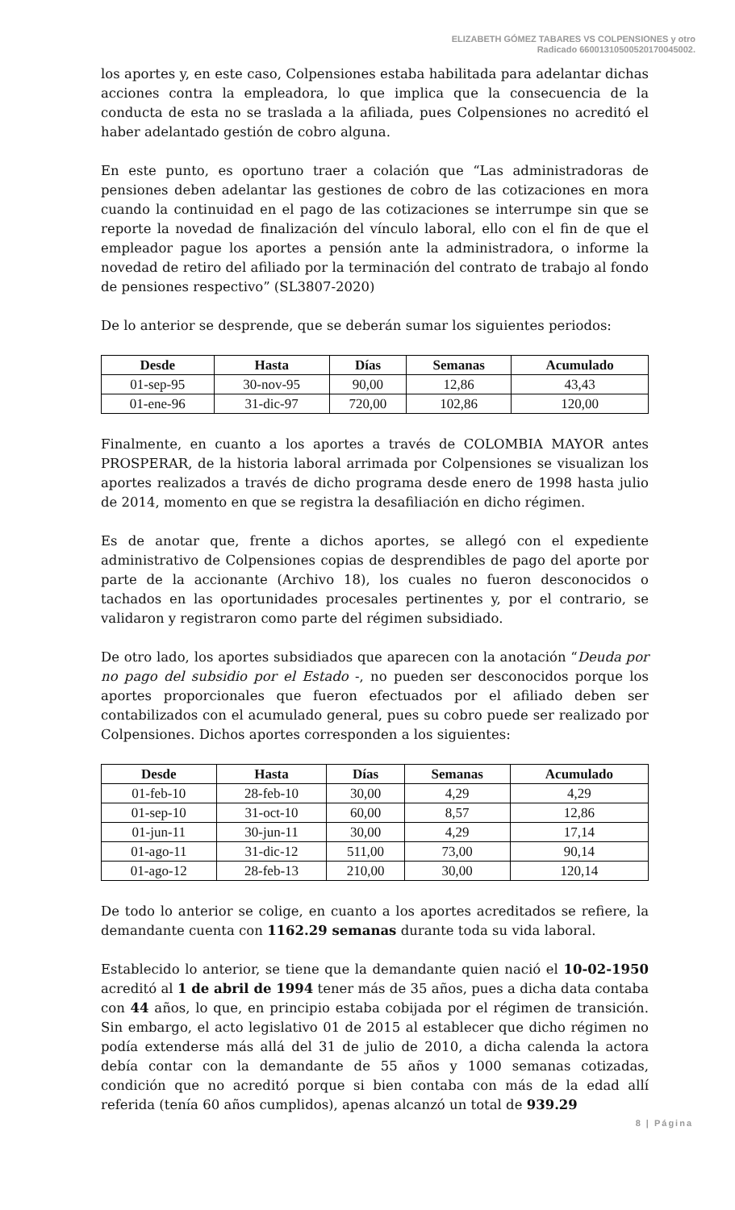ELIZABETH GÓMEZ TABARES VS COLPENSIONES y otro
Radicado 66001310500520170045002.
los aportes y, en este caso, Colpensiones estaba habilitada para adelantar dichas acciones contra la empleadora, lo que implica que la consecuencia de la conducta de esta no se traslada a la afiliada, pues Colpensiones no acreditó el haber adelantado gestión de cobro alguna.
En este punto, es oportuno traer a colación que “Las administradoras de pensiones deben adelantar las gestiones de cobro de las cotizaciones en mora cuando la continuidad en el pago de las cotizaciones se interrumpe sin que se reporte la novedad de finalización del vínculo laboral, ello con el fin de que el empleador pague los aportes a pensión ante la administradora, o informe la novedad de retiro del afiliado por la terminación del contrato de trabajo al fondo de pensiones respectivo” (SL3807-2020)
De lo anterior se desprende, que se deberán sumar los siguientes periodos:
| Desde | Hasta | Días | Semanas | Acumulado |
| --- | --- | --- | --- | --- |
| 01-sep-95 | 30-nov-95 | 90,00 | 12,86 | 43,43 |
| 01-ene-96 | 31-dic-97 | 720,00 | 102,86 | 120,00 |
Finalmente, en cuanto a los aportes a través de COLOMBIA MAYOR antes PROSPERAR, de la historia laboral arrimada por Colpensiones se visualizan los aportes realizados a través de dicho programa desde enero de 1998 hasta julio de 2014, momento en que se registra la desafiliación en dicho régimen.
Es de anotar que, frente a dichos aportes, se allegó con el expediente administrativo de Colpensiones copias de desprendibles de pago del aporte por parte de la accionante (Archivo 18), los cuales no fueron desconocidos o tachados en las oportunidades procesales pertinentes y, por el contrario, se validaron y registraron como parte del régimen subsidiado.
De otro lado, los aportes subsidiados que aparecen con la anotación “Deuda por no pago del subsidio por el Estado -, no pueden ser desconocidos porque los aportes proporcionales que fueron efectuados por el afiliado deben ser contabilizados con el acumulado general, pues su cobro puede ser realizado por Colpensiones. Dichos aportes corresponden a los siguientes:
| Desde | Hasta | Días | Semanas | Acumulado |
| --- | --- | --- | --- | --- |
| 01-feb-10 | 28-feb-10 | 30,00 | 4,29 | 4,29 |
| 01-sep-10 | 31-oct-10 | 60,00 | 8,57 | 12,86 |
| 01-jun-11 | 30-jun-11 | 30,00 | 4,29 | 17,14 |
| 01-ago-11 | 31-dic-12 | 511,00 | 73,00 | 90,14 |
| 01-ago-12 | 28-feb-13 | 210,00 | 30,00 | 120,14 |
De todo lo anterior se colige, en cuanto a los aportes acreditados se refiere, la demandante cuenta con 1162.29 semanas durante toda su vida laboral.
Establecido lo anterior, se tiene que la demandante quien nació el 10-02-1950 acreditó al 1 de abril de 1994 tener más de 35 años, pues a dicha data contaba con 44 años, lo que, en principio estaba cobijada por el régimen de transición. Sin embargo, el acto legislativo 01 de 2015 al establecer que dicho régimen no podía extenderse más allá del 31 de julio de 2010, a dicha calenda la actora debía contar con la demandante de 55 años y 1000 semanas cotizadas, condición que no acreditó porque si bien contaba con más de la edad allí referida (tenía 60 años cumplidos), apenas alcanzó un total de 939.29
8 | Página